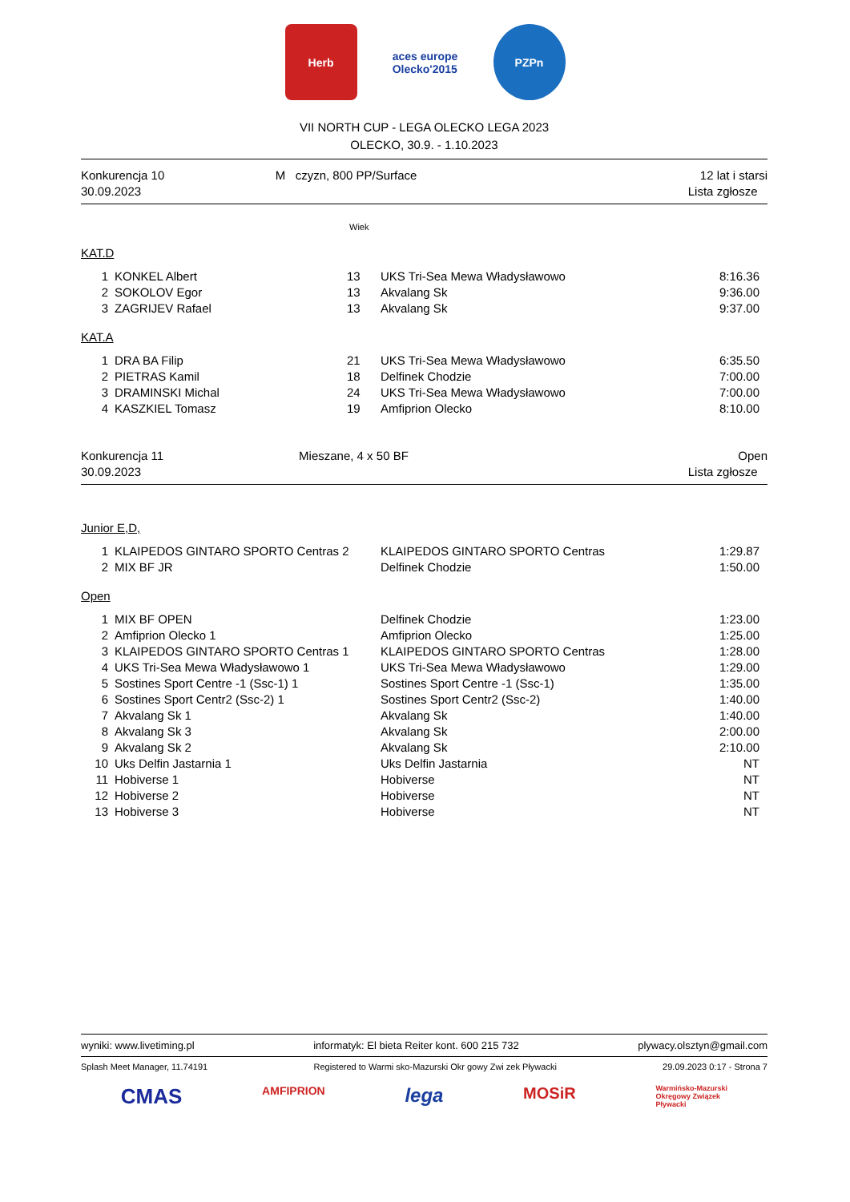Herb aces europe
Olecko'2015
PZPn
VII NORTH CUP - LEGA OLECKO LEGA 2023
OLECKO, 30.9. - 1.10.2023
Konkurencja 10
30.09.2023
M czyzn, 800 PP/Surface 12 lat i starsi
Lista zgłosze
Wiek
KAT.D
| 1 | KONKEL Albert | 13 | UKS Tri-Sea Mewa Władysławowo | 8:16.36 |
| 2 | SOKOLOV Egor | 13 | Akvalang Sk | 9:36.00 |
| 3 | ZAGRIJEV Rafael | 13 | Akvalang Sk | 9:37.00 |
KAT.A
| 1 | DRA BA Filip | 21 | UKS Tri-Sea Mewa Władysławowo | 6:35.50 |
| 2 | PIETRAS Kamil | 18 | Delfinek Chodzie | 7:00.00 |
| 3 | DRAMINSKI Michal | 24 | UKS Tri-Sea Mewa Władysławowo | 7:00.00 |
| 4 | KASZKIEL Tomasz | 19 | Amfiprion Olecko | 8:10.00 |
Konkurencja 11
30.09.2023
Mieszane, 4 x 50 BF Open
Lista zgłosze
Junior E,D,
| 1 | KLAIPEDOS GINTARO SPORTO Centras 2 | KLAIPEDOS GINTARO SPORTO Centras | 1:29.87 |
| 2 | MIX BF JR | Delfinek Chodzie | 1:50.00 |
Open
| 1 | MIX BF OPEN | Delfinek Chodzie | 1:23.00 |
| 2 | Amfiprion Olecko 1 | Amfiprion Olecko | 1:25.00 |
| 3 | KLAIPEDOS GINTARO SPORTO Centras 1 | KLAIPEDOS GINTARO SPORTO Centras | 1:28.00 |
| 4 | UKS Tri-Sea Mewa Władysławowo 1 | UKS Tri-Sea Mewa Władysławowo | 1:29.00 |
| 5 | Sostines Sport Centre -1 (Ssc-1) 1 | Sostines Sport Centre -1 (Ssc-1) | 1:35.00 |
| 6 | Sostines Sport Centr2 (Ssc-2) 1 | Sostines Sport Centr2 (Ssc-2) | 1:40.00 |
| 7 | Akvalang Sk 1 | Akvalang Sk | 1:40.00 |
| 8 | Akvalang Sk 3 | Akvalang Sk | 2:00.00 |
| 9 | Akvalang Sk 2 | Akvalang Sk | 2:10.00 |
| 10 | Uks Delfin Jastarnia 1 | Uks Delfin Jastarnia | NT |
| 11 | Hobiverse 1 | Hobiverse | NT |
| 12 | Hobiverse 2 | Hobiverse | NT |
| 13 | Hobiverse 3 | Hobiverse | NT |
wyniki: www.livetiming.pl informatyk: El bieta Reiter kont. 600 215 732 plywacy.olsztyn@gmail.com
Splash Meet Manager, 11.74191 Registered to Warmi sko-Mazurski Okr gowy Zwi zek Pływacki 29.09.2023 0:17 - Strona 7
CMAS
AMFIPRION
lega
MOSiR
Warmińsko-Mazurski
Okręgowy Związek
Pływacki